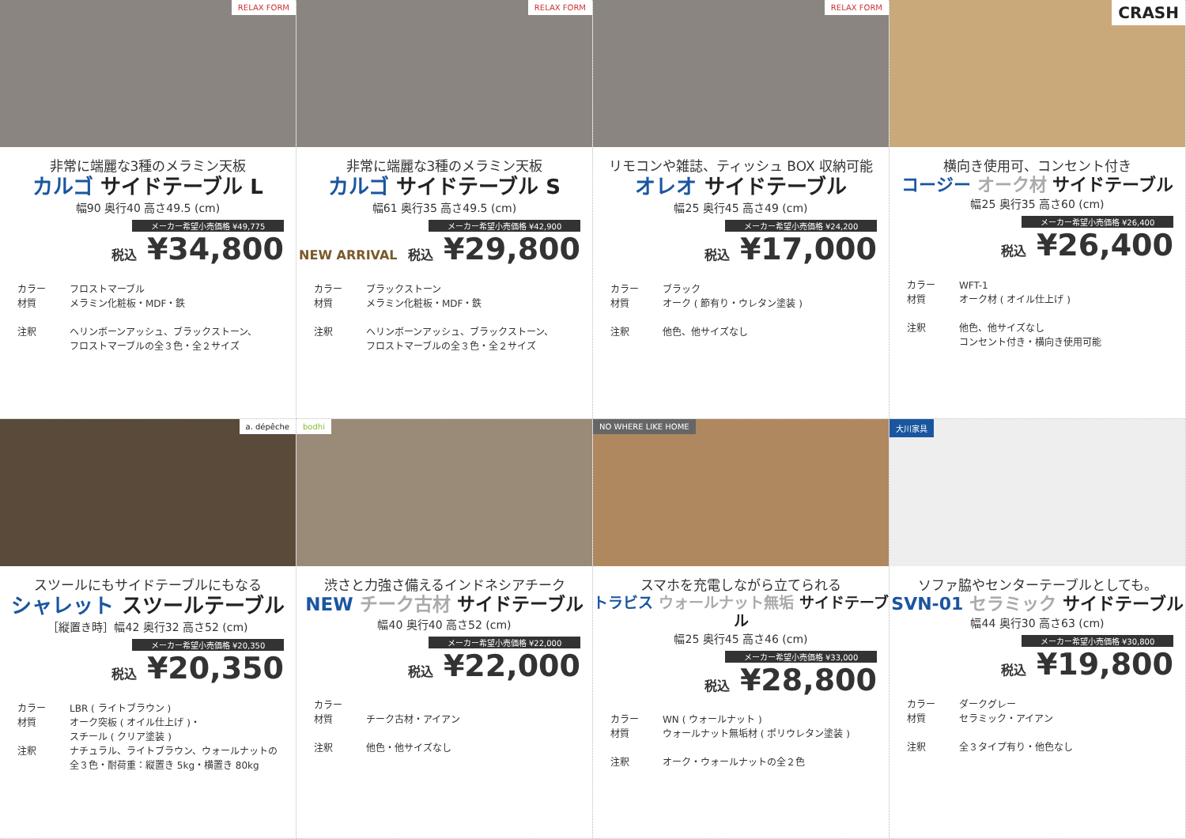RELAX FORM
非常に端麗な3種のメラミン天板
カルゴ サイドテーブル L
幅90 奥行40 高さ49.5 (cm)
メーカー希望小売価格 ¥49,775
税込 ¥34,800
カラー フロストマーブル
材質 メラミン化粧板・MDF・鉄
注釈 ヘリンボーンアッシュ、ブラックストーン、
フロストマーブルの全３色・全２サイズ
RELAX FORM
非常に端麗な3種のメラミン天板
カルゴ サイドテーブル S
幅61 奥行35 高さ49.5 (cm)
メーカー希望小売価格 ¥42,900
NEW ARRIVAL 税込 ¥29,800
カラー ブラックストーン
材質 メラミン化粧板・MDF・鉄
注釈 ヘリンボーンアッシュ、ブラックストーン、
フロストマーブルの全３色・全２サイズ
RELAX FORM
リモコンや雑誌、ティッシュ BOX 収納可能
オレオ サイドテーブル
幅25 奥行45 高さ49 (cm)
メーカー希望小売価格 ¥24,200
税込 ¥17,000
カラー ブラック
材質 オーク ( 節有り・ウレタン塗装 )
注釈 他色、他サイズなし
CRASH
横向き使用可、コンセント付き
コージー オーク材 サイドテーブル
幅25 奥行35 高さ60 (cm)
メーカー希望小売価格 ¥26,400
税込 ¥26,400
カラー WFT-1
材質 オーク材 ( オイル仕上げ )
注釈 他色、他サイズなし
コンセント付き・横向き使用可能
a. dépêche
スツールにもサイドテーブルにもなる
シャレット スツールテーブル
［縦置き時］幅42 奥行32 高さ52 (cm)
メーカー希望小売価格 ¥20,350
税込 ¥20,350
カラー LBR ( ライトブラウン )
材質 オーク突板 ( オイル仕上げ )・
スチール ( クリア塗装 )
注釈 ナチュラル、ライトブラウン、ウォールナットの
全３色・耐荷重：縦置き 5kg・横置き 80kg
bodhi
渋さと力強さ備えるインドネシアチーク
NEW チーク古材 サイドテーブル
幅40 奥行40 高さ52 (cm)
メーカー希望小売価格 ¥22,000
税込 ¥22,000
カラー
材質 チーク古材・アイアン
注釈 他色・他サイズなし
NO WHERE LIKE HOME
スマホを充電しながら立てられる
トラビス ウォールナット無垢 サイドテーブル
幅25 奥行45 高さ46 (cm)
メーカー希望小売価格 ¥33,000
税込 ¥28,800
カラー WN ( ウォールナット )
材質 ウォールナット無垢材 ( ポリウレタン塗装 )
注釈 オーク・ウォールナットの全２色
大川家具
ソファ脇やセンターテーブルとしても。
SVN-01 セラミック サイドテーブル
幅44 奥行30 高さ63 (cm)
メーカー希望小売価格 ¥30,800
税込 ¥19,800
カラー ダークグレー
材質 セラミック・アイアン
注釈 全３タイプ有り・他色なし